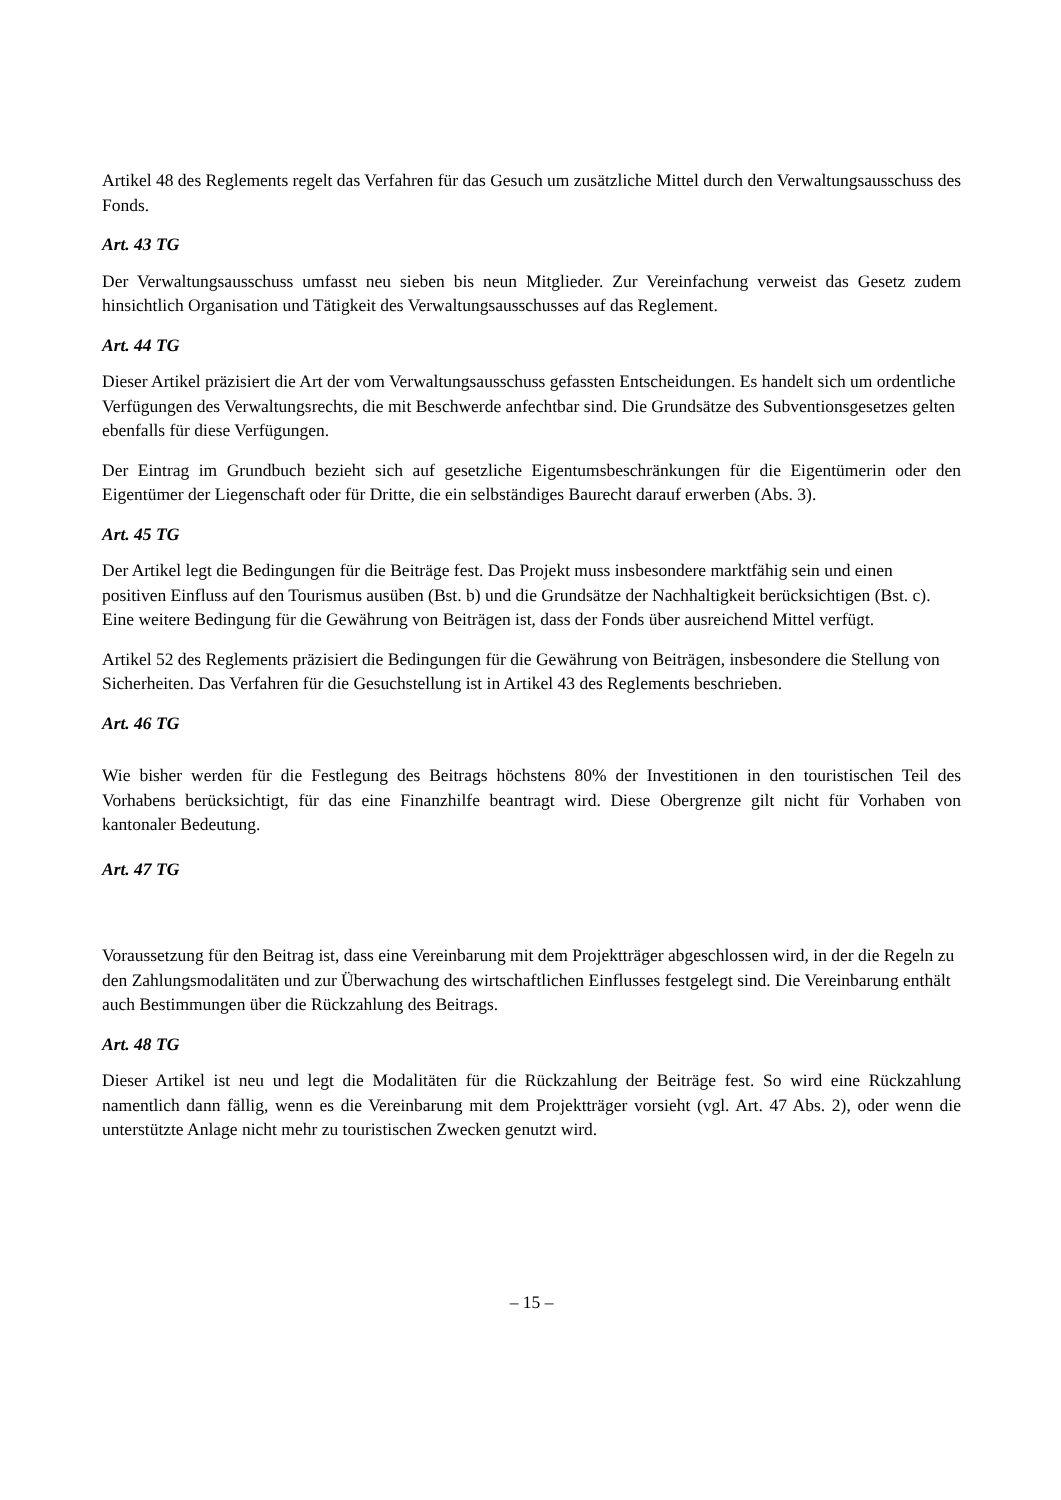Artikel 48 des Reglements regelt das Verfahren für das Gesuch um zusätzliche Mittel durch den Verwaltungsausschuss des Fonds.
Art. 43 TG
Der Verwaltungsausschuss umfasst neu sieben bis neun Mitglieder. Zur Vereinfachung verweist das Gesetz zudem hinsichtlich Organisation und Tätigkeit des Verwaltungsausschusses auf das Reglement.
Art. 44 TG
Dieser Artikel präzisiert die Art der vom Verwaltungsausschuss gefassten Entscheidungen. Es handelt sich um ordentliche Verfügungen des Verwaltungsrechts, die mit Beschwerde anfechtbar sind. Die Grundsätze des Subventionsgesetzes gelten ebenfalls für diese Verfügungen.
Der Eintrag im Grundbuch bezieht sich auf gesetzliche Eigentumsbeschränkungen für die Eigentümerin oder den Eigentümer der Liegenschaft oder für Dritte, die ein selbständiges Baurecht darauf erwerben (Abs. 3).
Art. 45 TG
Der Artikel legt die Bedingungen für die Beiträge fest. Das Projekt muss insbesondere marktfähig sein und einen positiven Einfluss auf den Tourismus ausüben (Bst. b) und die Grundsätze der Nachhaltigkeit berücksichtigen (Bst. c). Eine weitere Bedingung für die Gewährung von Beiträgen ist, dass der Fonds über ausreichend Mittel verfügt.
Artikel 52 des Reglements präzisiert die Bedingungen für die Gewährung von Beiträgen, insbesondere die Stellung von Sicherheiten. Das Verfahren für die Gesuchstellung ist in Artikel 43 des Reglements beschrieben.
Art. 46 TG
Wie bisher werden für die Festlegung des Beitrags höchstens 80% der Investitionen in den touristischen Teil des Vorhabens berücksichtigt, für das eine Finanzhilfe beantragt wird. Diese Obergrenze gilt nicht für Vorhaben von kantonaler Bedeutung.
Art. 47 TG
Voraussetzung für den Beitrag ist, dass eine Vereinbarung mit dem Projektträger abgeschlossen wird, in der die Regeln zu den Zahlungsmodalitäten und zur Überwachung des wirtschaftlichen Einflusses festgelegt sind. Die Vereinbarung enthält auch Bestimmungen über die Rückzahlung des Beitrags.
Art. 48 TG
Dieser Artikel ist neu und legt die Modalitäten für die Rückzahlung der Beiträge fest. So wird eine Rückzahlung namentlich dann fällig, wenn es die Vereinbarung mit dem Projektträger vorsieht (vgl. Art. 47 Abs. 2), oder wenn die unterstützte Anlage nicht mehr zu touristischen Zwecken genutzt wird.
– 15 –